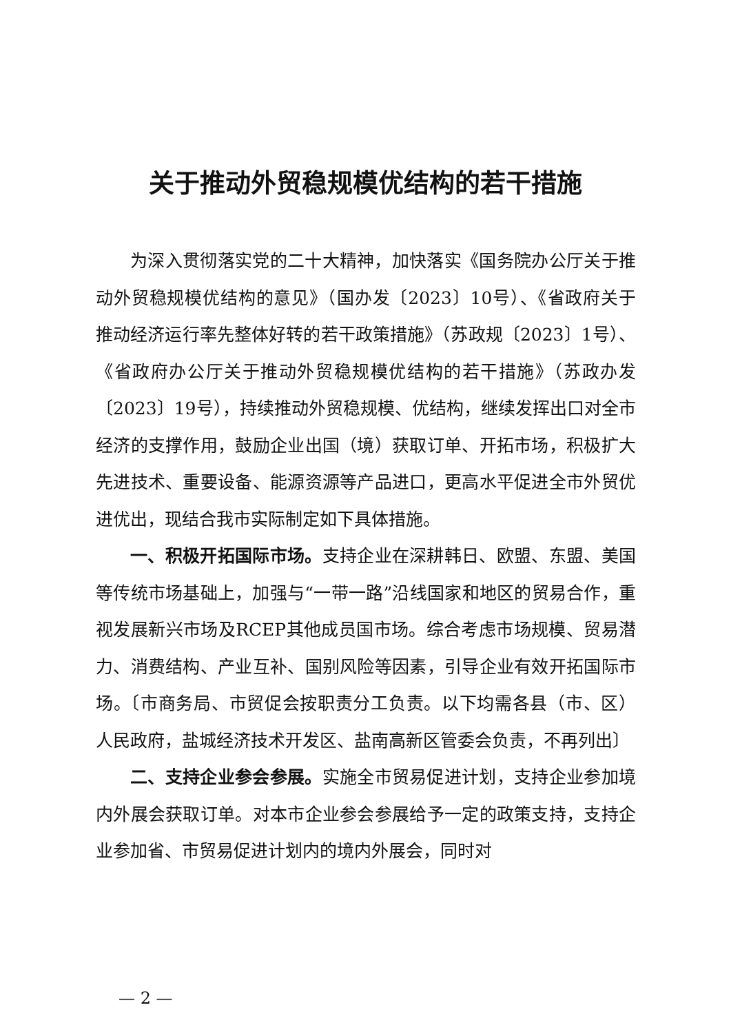关于推动外贸稳规模优结构的若干措施
为深入贯彻落实党的二十大精神，加快落实《国务院办公厅关于推动外贸稳规模优结构的意见》（国办发〔2023〕10号）、《省政府关于推动经济运行率先整体好转的若干政策措施》（苏政规〔2023〕1号）、《省政府办公厅关于推动外贸稳规模优结构的若干措施》（苏政办发〔2023〕19号），持续推动外贸稳规模、优结构，继续发挥出口对全市经济的支撑作用，鼓励企业出国（境）获取订单、开拓市场，积极扩大先进技术、重要设备、能源资源等产品进口，更高水平促进全市外贸优进优出，现结合我市实际制定如下具体措施。
一、积极开拓国际市场。支持企业在深耕韩日、欧盟、东盟、美国等传统市场基础上，加强与“一带一路”沿线国家和地区的贸易合作，重视发展新兴市场及RCEP其他成员国市场。综合考虑市场规模、贸易潜力、消费结构、产业互补、国别风险等因素，引导企业有效开拓国际市场。〔市商务局、市贸促会按职责分工负责。以下均需各县（市、区）人民政府，盐城经济技术开发区、盐南高新区管委会负责，不再列出〕
二、支持企业参会参展。实施全市贸易促进计划，支持企业参加境内外展会获取订单。对本市企业参会参展给予一定的政策支持，支持企业参加省、市贸易促进计划内的境内外展会，同时对
— 2 —